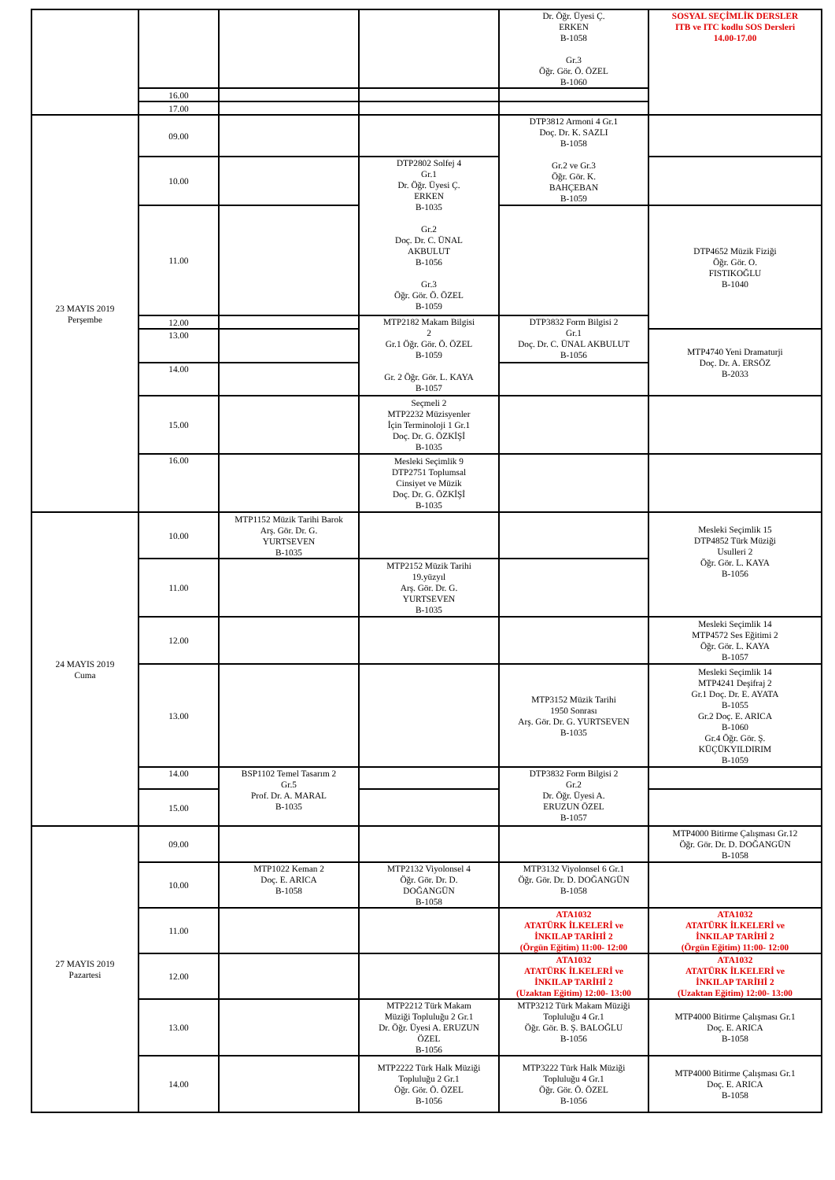| | | | | Dr. Öğr. Üyesi Ç. ERKEN B-1058 Gr.3 Öğr. Gör. Ö. ÖZEL B-1060 | SOSYAL SEÇİMLİK DERSLER ITB ve ITC kodlu SOS Dersleri 14.00-17.00 |
| | 16.00 | | | | |
| | 17.00 | | | | |
| 23 MAYIS 2019 Perşembe | 09.00 | | | DTP3812 Armoni 4 Gr.1 Doç. Dr. K. SAZLI B-1058 Gr.2 ve Gr.3 Öğr. Gör. K. BAHÇEBAN B-1059 | |
| | 10.00 | | DTP2802 Solfej 4 Gr.1 Dr. Öğr. Üyesi Ç. ERKEN B-1035 Gr.2 Doç. Dr. C. ÜNAL AKBULUT B-1056 Gr.3 Öğr. Gör. Ö. ÖZEL B-1059 | | |
| | 11.00 | | | | DTP4652 Müzik Fiziği Öğr. Gör. O. FISTIKOĞLU B-1040 |
| | 12.00 | | MTP2182 Makam Bilgisi 2 Gr.1 Öğr. Gör. Ö. ÖZEL B-1059 Gr. 2 Öğr. Gör. L. KAYA B-1057 | DTP3832 Form Bilgisi 2 Gr.1 Doç. Dr. C. ÜNAL AKBULUT B-1056 | |
| | 13.00 | | | | MTP4740 Yeni Dramaturji Doç. Dr. A. ERSÖZ B-2033 |
| | 14.00 | | | | |
| | 15.00 | | Seçmeli 2 MTP2232 Müzisyenler İçin Terminoloji 1 Gr.1 Doç. Dr. G. ÖZKİŞİ B-1035 | | |
| | 16.00 | | Mesleki Seçimlik 9 DTP2751 Toplumsal Cinsiyet ve Müzik Doç. Dr. G. ÖZKİŞİ B-1035 | | |
| 24 MAYIS 2019 Cuma | 10.00 | MTP1152 Müzik Tarihi Barok Arş. Gör. Dr. G. YURTSEVEN B-1035 | | | Mesleki Seçimlik 15 DTP4852 Türk Müziği Usulleri 2 Öğr. Gör. L. KAYA B-1056 |
| | 11.00 | | MTP2152 Müzik Tarihi 19.yüzyıl Arş. Gör. Dr. G. YURTSEVEN B-1035 | | |
| | 12.00 | | | | Mesleki Seçimlik 14 MTP4572 Ses Eğitimi 2 Öğr. Gör. L. KAYA B-1057 |
| | 13.00 | | | MTP3152 Müzik Tarihi 1950 Sonrası Arş. Gör. Dr. G. YURTSEVEN B-1035 | Mesleki Seçimlik 14 MTP4241 Deşifraj 2 Gr.1 Doç. Dr. E. AYATA B-1055 Gr.2 Doç. E. ARICA B-1060 Gr.4 Öğr. Gör. Ş. KÜÇÜKYILDIRIM B-1059 |
| | 14.00 | BSP1102 Temel Tasarım 2 Gr.5 Prof. Dr. A. MARAL B-1035 | | DTP3832 Form Bilgisi 2 Gr.2 Dr. Öğr. Üyesi A. ERUZUN ÖZEL B-1057 | |
| | 15.00 | | | | |
| 27 MAYIS 2019 Pazartesi | 09.00 | | | | MTP4000 Bitirme Çalışması Gr.12 Öğr. Gör. Dr. D. DOĞANGÜN B-1058 |
| | 10.00 | MTP1022 Keman 2 Doç. E. ARICA B-1058 | MTP2132 Viyolonsel 4 Öğr. Gör. Dr. D. DOĞANGÜN B-1058 | MTP3132 Viyolonsel 6 Gr.1 Öğr. Gör. Dr. D. DOĞANGÜN B-1058 | |
| | 11.00 | | | ATA1032 ATATÜRK İLKELERİ ve İNKILAP TARİHİ 2 (Örgün Eğitim) 11:00- 12:00 | ATA1032 ATATÜRK İLKELERİ ve İNKILAP TARİHİ 2 (Örgün Eğitim) 11:00- 12:00 |
| | 12.00 | | | ATA1032 ATATÜRK İLKELERİ ve İNKILAP TARİHİ 2 (Uzaktan Eğitim) 12:00- 13:00 | ATA1032 ATATÜRK İLKELERİ ve İNKILAP TARİHİ 2 (Uzaktan Eğitim) 12:00- 13:00 |
| | 13.00 | | MTP2212 Türk Makam Müziği Topluluğu 2 Gr.1 Dr. Öğr. Üyesi A. ERUZUN ÖZEL B-1056 | MTP3212 Türk Makam Müziği Topluluğu 4 Gr.1 Öğr. Gör. B. Ş. BALOĞLU B-1056 | MTP4000 Bitirme Çalışması Gr.1 Doç. E. ARICA B-1058 |
| | 14.00 | | MTP2222 Türk Halk Müziği Topluluğu 2 Gr.1 Öğr. Gör. Ö. ÖZEL B-1056 | MTP3222 Türk Halk Müziği Topluluğu 4 Gr.1 Öğr. Gör. Ö. ÖZEL B-1056 | MTP4000 Bitirme Çalışması Gr.1 Doç. E. ARICA B-1058 |